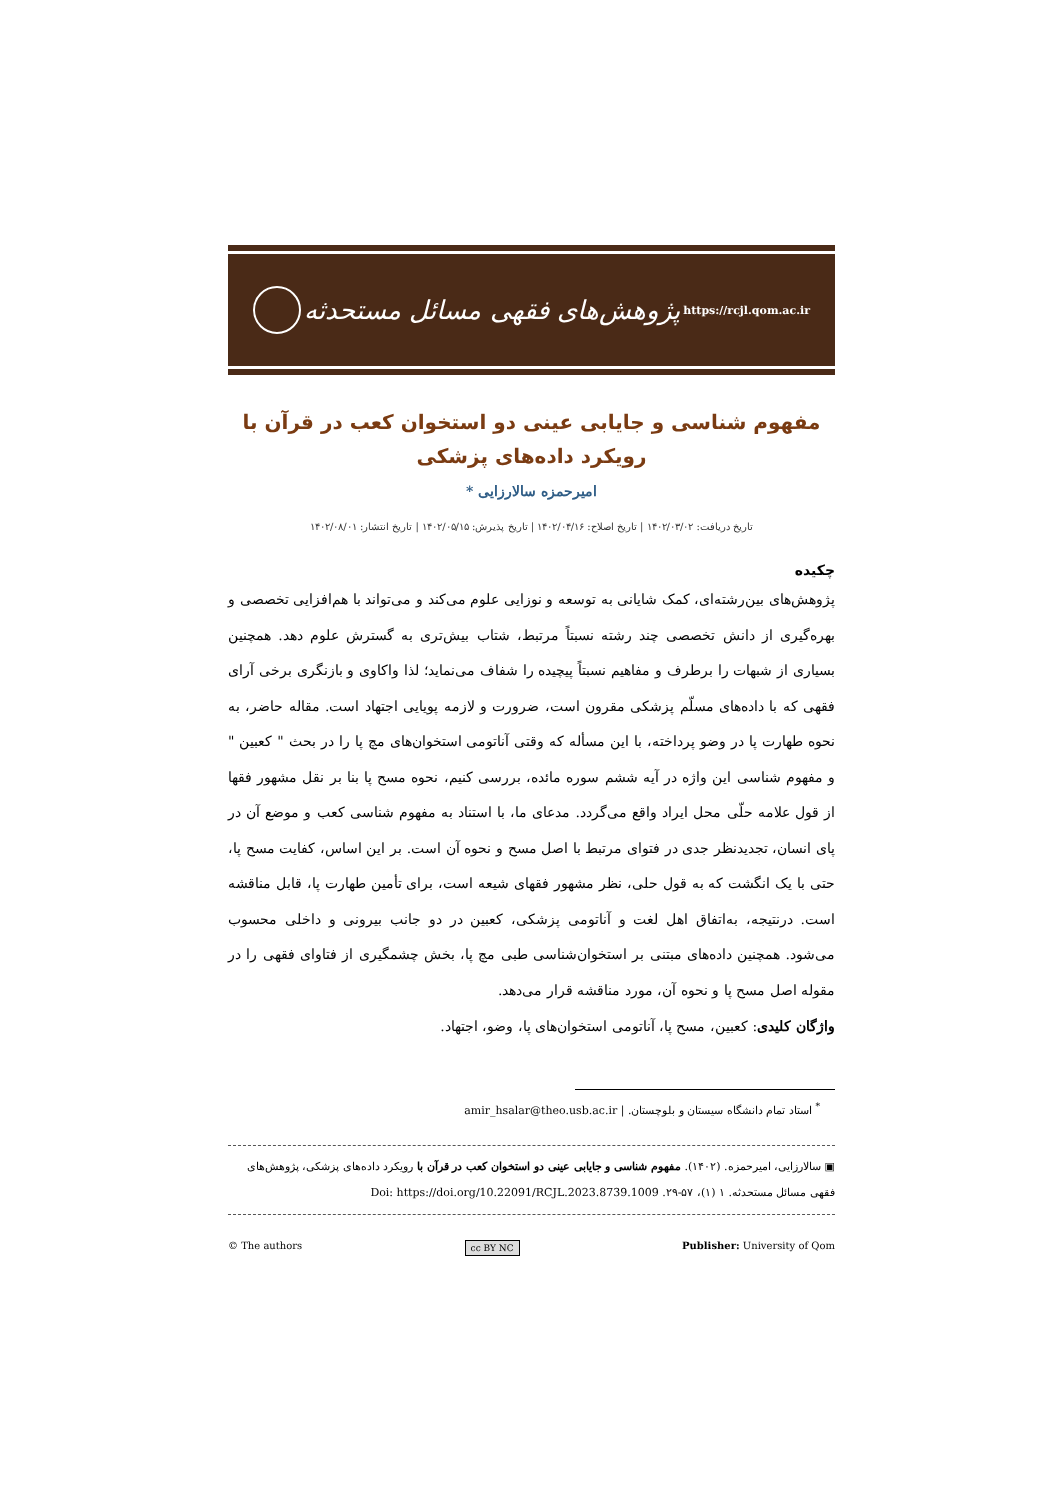پژوهش‌های فقهی مسائل مستحدثه
https://rcjl.qom.ac.ir
مفهوم شناسی و جایابی عینی دو استخوان کعب در قرآن با رویکرد داده‌های پزشکی
امیرحمزه سالارزایی *
تاریخ دریافت: ۱۴۰۲/۰۳/۰۲ | تاریخ اصلاح: ۱۴۰۲/۰۴/۱۶ | تاریخ پذیرش: ۱۴۰۲/۰۵/۱۵ | تاریخ انتشار: ۱۴۰۲/۰۸/۰۱
چکیده
پژوهش‌های بین‌رشته‌ای، کمک شایانی به توسعه و نوزایی علوم می‌کند و می‌تواند با هم‌افزایی تخصصی و بهره‌گیری از دانش تخصصی چند رشته نسبتاً مرتبط، شتاب بیش‌تری به گسترش علوم دهد. همچنین بسیاری از شبهات را برطرف و مفاهیم نسبتاً پیچیده را شفاف می‌نماید؛ لذا واکاوی و بازنگری برخی آرای فقهی که با داده‌های مسلّم پزشکی مقرون است، ضرورت و لازمه پویایی اجتهاد است. مقاله حاضر، به نحوه طهارت پا در وضو پرداخته، با این مسأله که وقتی آناتومی استخوان‌های مچ پا را در بحث " کعبین " و مفهوم شناسی این واژه در آیه ششم سوره مائده، بررسی کنیم، نحوه مسح پا بنا بر نقل مشهور فقها از قول علامه حلّی محل ایراد واقع می‌گردد. مدعای ما، با استناد به مفهوم شناسی کعب و موضع آن در پای انسان، تجدیدنظر جدی در فتوای مرتبط با اصل مسح و نحوه آن است. بر این اساس، کفایت مسح پا، حتی با یک انگشت که به قول حلی، نظر مشهور فقهای شیعه است، برای تأمین طهارت پا، قابل مناقشه است. درنتیجه، به‌اتفاق اهل لغت و آناتومی پزشکی، کعبین در دو جانب بیرونی و داخلی محسوب می‌شود. همچنین داده‌های مبتنی بر استخوان‌شناسی طبی مچ پا، بخش چشمگیری از فتاوای فقهی را در مقوله اصل مسح پا و نحوه آن، مورد مناقشه قرار می‌دهد.
واژگان کلیدی: کعبین، مسح پا، آناتومی استخوان‌های پا، وضو، اجتهاد.
<sup>*</sup> استاد تمام دانشگاه سیستان و بلوچستان. | amir_hsalar@theo.usb.ac.ir
▣ سالارزایی، امیرحمزه. (۱۴۰۲). مفهوم شناسی و جایابی عینی دو استخوان کعب در قرآن با رویکرد داده‌های پزشکی، پژوهش‌های فقهی مسائل مستحدثه. ۱ (۱)، ۵۷-۲۹. Doi: https://doi.org/10.22091/RCJL.2023.8739.1009
© The authors cc BY NC Publisher: University of Qom